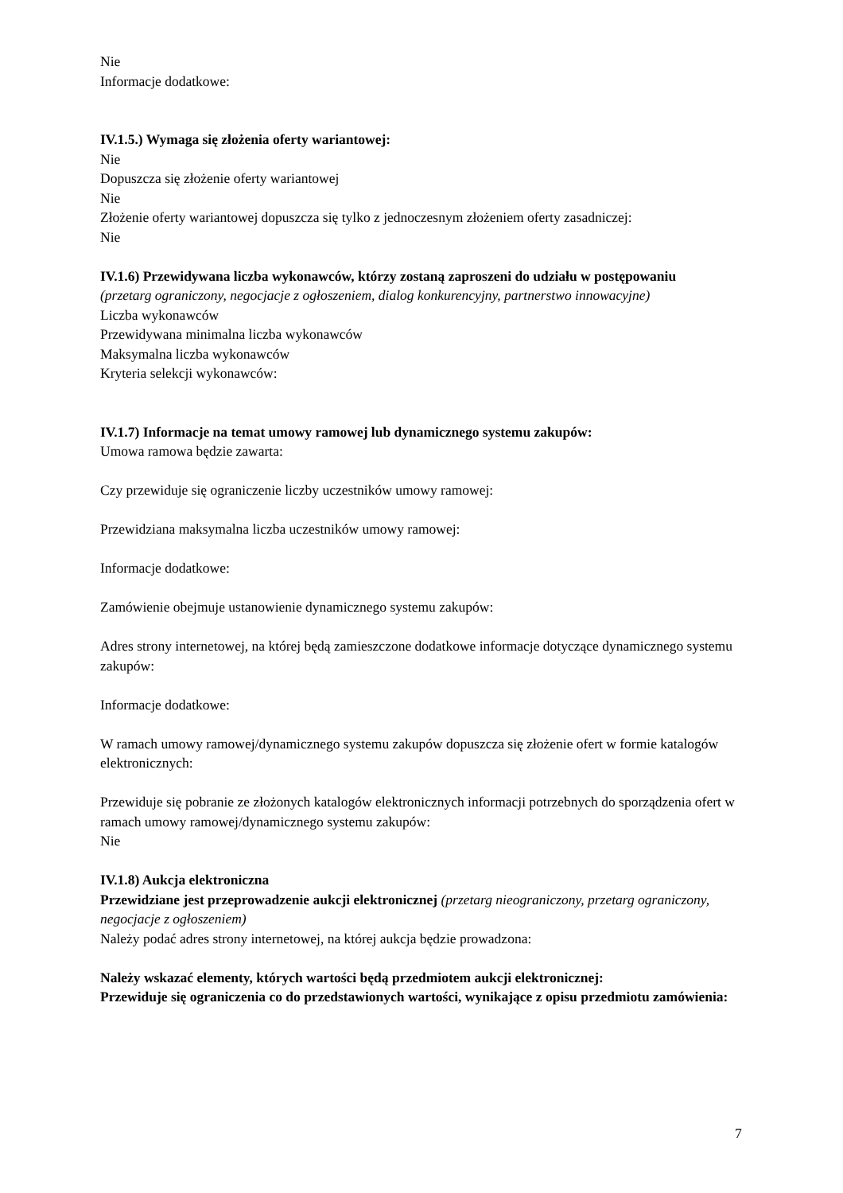Nie
Informacje dodatkowe:
IV.1.5.) Wymaga się złożenia oferty wariantowej:
Nie
Dopuszcza się złożenie oferty wariantowej
Nie
Złożenie oferty wariantowej dopuszcza się tylko z jednoczesnym złożeniem oferty zasadniczej:
Nie
IV.1.6) Przewidywana liczba wykonawców, którzy zostaną zaproszeni do udziału w postępowaniu
(przetarg ograniczony, negocjacje z ogłoszeniem, dialog konkurencyjny, partnerstwo innowacyjne)
Liczba wykonawców
Przewidywana minimalna liczba wykonawców
Maksymalna liczba wykonawców
Kryteria selekcji wykonawców:
IV.1.7) Informacje na temat umowy ramowej lub dynamicznego systemu zakupów:
Umowa ramowa będzie zawarta:
Czy przewiduje się ograniczenie liczby uczestników umowy ramowej:
Przewidziana maksymalna liczba uczestników umowy ramowej:
Informacje dodatkowe:
Zamówienie obejmuje ustanowienie dynamicznego systemu zakupów:
Adres strony internetowej, na której będą zamieszczone dodatkowe informacje dotyczące dynamicznego systemu zakupów:
Informacje dodatkowe:
W ramach umowy ramowej/dynamicznego systemu zakupów dopuszcza się złożenie ofert w formie katalogów elektronicznych:
Przewiduje się pobranie ze złożonych katalogów elektronicznych informacji potrzebnych do sporządzenia ofert w ramach umowy ramowej/dynamicznego systemu zakupów:
Nie
IV.1.8) Aukcja elektroniczna
Przewidziane jest przeprowadzenie aukcji elektronicznej (przetarg nieograniczony, przetarg ograniczony, negocjacje z ogłoszeniem)
Należy podać adres strony internetowej, na której aukcja będzie prowadzona:
Należy wskazać elementy, których wartości będą przedmiotem aukcji elektronicznej:
Przewiduje się ograniczenia co do przedstawionych wartości, wynikające z opisu przedmiotu zamówienia:
7